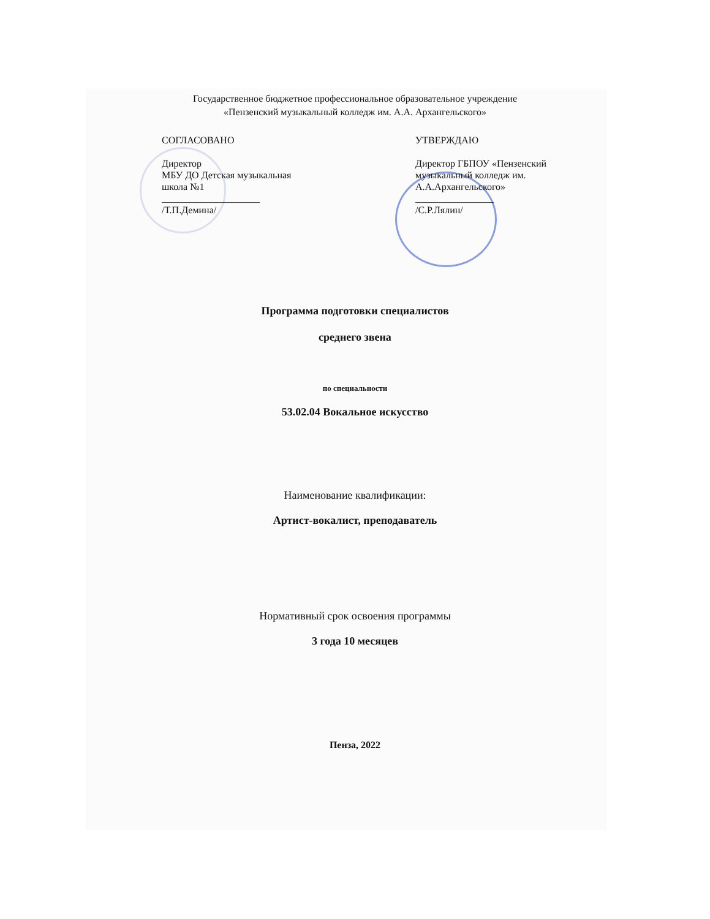Государственное бюджетное профессиональное образовательное учреждение
«Пензенский музыкальный колледж им. А.А. Архангельского»
СОГЛАСОВАНО
Директор
МБУ ДО Детская музыкальная
школа №1
____________________
/Т.П.Демина/
УТВЕРЖДАЮ
Директор ГБПОУ «Пензенский музыкальный колледж им. А.А.Архангельского»
________________
/С.Р.Лялин/
Программа подготовки специалистов
среднего звена
по специальности
53.02.04 Вокальное искусство
Наименование квалификации:
Артист-вокалист, преподаватель
Нормативный срок освоения программы
3 года 10 месяцев
Пенза, 2022